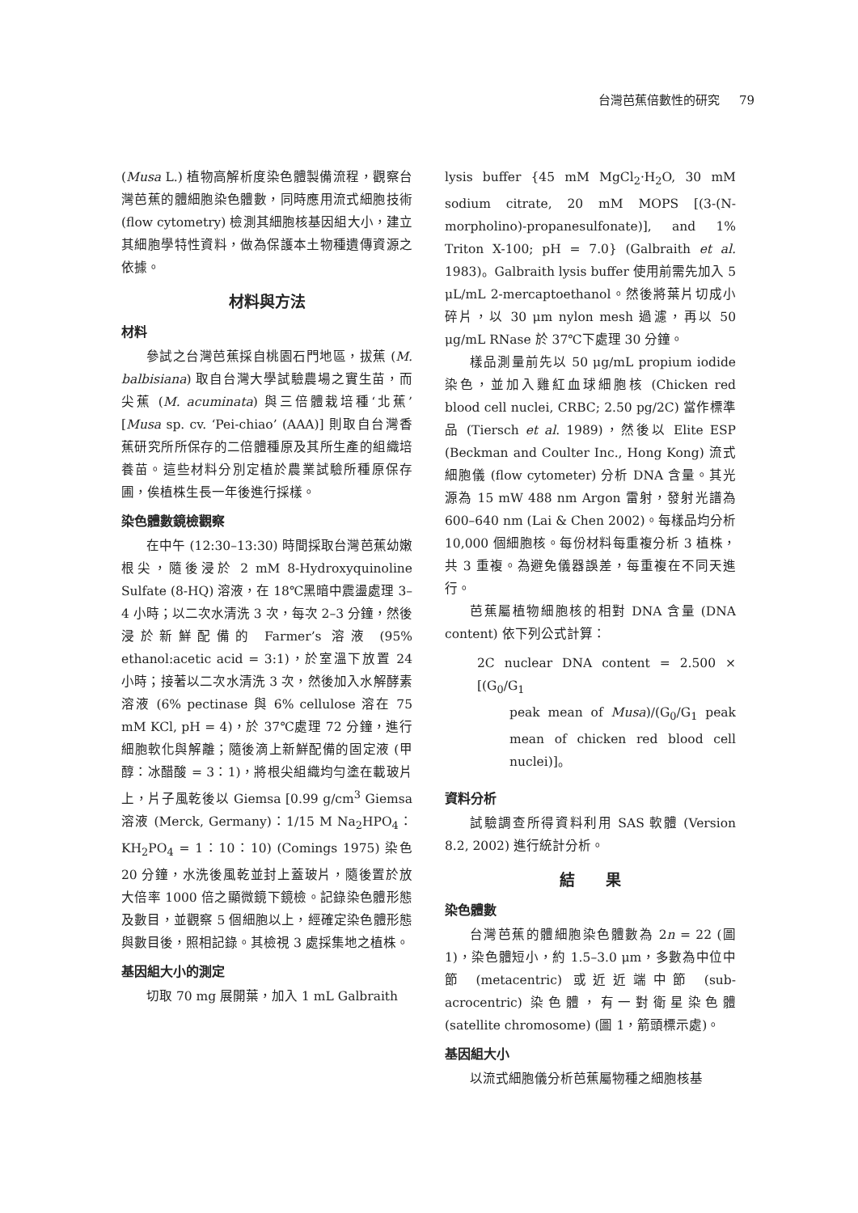台灣芭蕉倍數性的研究 79
(Musa L.) 植物高解析度染色體製備流程，觀察台灣芭蕉的體細胞染色體數，同時應用流式細胞技術 (flow cytometry) 檢測其細胞核基因組大小，建立其細胞學特性資料，做為保護本土物種遺傳資源之依據。
材料與方法
材料
參試之台灣芭蕉採自桃園石門地區，拔蕉 (M. balbisiana) 取自台灣大學試驗農場之實生苗，而尖蕉 (M. acuminata) 與三倍體栽培種‘北蕉’ [Musa sp. cv. ‘Pei-chiao’ (AAA)] 則取自台灣香蕉研究所所保存的二倍體種原及其所生產的組織培養苗。這些材料分別定植於農業試驗所種原保存圃，俟植株生長一年後進行採樣。
染色體數鏡檢觀察
在中午 (12:30–13:30) 時間採取台灣芭蕉幼嫩根尖，隨後浸於 2 mM 8-Hydroxyquinoline Sulfate (8-HQ) 溶液，在 18℃黑暗中震盪處理 3–4 小時；以二次水清洗 3 次，每次 2–3 分鐘，然後浸於新鮮配備的 Farmer’s 溶液 (95% ethanol:acetic acid = 3:1)，於室溫下放置 24 小時；接著以二次水清洗 3 次，然後加入水解酵素溶液 (6% pectinase 與 6% cellulose 溶在 75 mM KCl, pH = 4)，於 37℃處理 72 分鐘，進行細胞軟化與解離；隨後滴上新鮮配備的固定液 (甲醇：冰醋酸 = 3：1)，將根尖組織均勻塗在載玻片上，片子風乾後以 Giemsa [0.99 g/cm<sup>3</sup> Giemsa 溶液 (Merck, Germany)：1/15 M Na<sub>2</sub>HPO<sub>4</sub>：KH<sub>2</sub>PO<sub>4</sub> = 1：10：10) (Comings 1975) 染色 20 分鐘，水洗後風乾並封上蓋玻片，隨後置於放大倍率 1000 倍之顯微鏡下鏡檢。記錄染色體形態及數目，並觀察 5 個細胞以上，經確定染色體形態與數目後，照相記錄。其檢視 3 處採集地之植株。
基因組大小的測定
切取 70 mg 展開葉，加入 1 mL Galbraith
lysis buffer {45 mM MgCl<sub>2</sub>·H<sub>2</sub>O, 30 mM sodium citrate, 20 mM MOPS [(3-(N-morpholino)-propanesulfonate)], and 1% Triton X-100; pH = 7.0} (Galbraith et al. 1983)。Galbraith lysis buffer 使用前需先加入 5 μL/mL 2-mercaptoethanol。然後將葉片切成小碎片，以 30 μm nylon mesh 過濾，再以 50 μg/mL RNase 於 37℃下處理 30 分鐘。
樣品測量前先以 50 μg/mL propium iodide 染色，並加入雞紅血球細胞核 (Chicken red blood cell nuclei, CRBC; 2.50 pg/2C) 當作標準品 (Tiersch et al. 1989)，然後以 Elite ESP (Beckman and Coulter Inc., Hong Kong) 流式細胞儀 (flow cytometer) 分析 DNA 含量。其光源為 15 mW 488 nm Argon 雷射，發射光譜為 600–640 nm (Lai & Chen 2002)。每樣品均分析 10,000 個細胞核。每份材料每重複分析 3 植株，共 3 重複。為避免儀器誤差，每重複在不同天進行。
芭蕉屬植物細胞核的相對 DNA 含量 (DNA content) 依下列公式計算：
2C nuclear DNA content = 2.500 × [(G<sub>0</sub>/G<sub>1</sub>
peak mean of Musa)/(G<sub>0</sub>/G<sub>1</sub> peak mean of chicken red blood cell nuclei)]。
資料分析
試驗調查所得資料利用 SAS 軟體 (Version 8.2, 2002) 進行統計分析。
結　　果
染色體數
台灣芭蕉的體細胞染色體數為 2n = 22 (圖 1)，染色體短小，約 1.5–3.0 μm，多數為中位中節 (metacentric) 或近近端中節 (sub-acrocentric) 染色體，有一對衛星染色體 (satellite chromosome) (圖 1，箭頭標示處)。
基因組大小
以流式細胞儀分析芭蕉屬物種之細胞核基